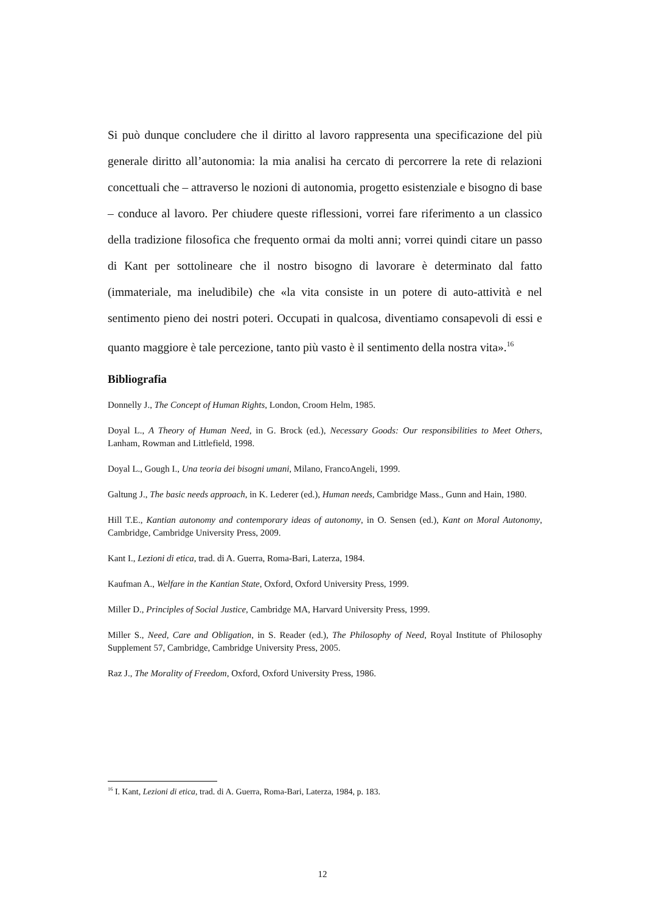Si può dunque concludere che il diritto al lavoro rappresenta una specificazione del più generale diritto all’autonomia: la mia analisi ha cercato di percorrere la rete di relazioni concettuali che – attraverso le nozioni di autonomia, progetto esistenziale e bisogno di base – conduce al lavoro. Per chiudere queste riflessioni, vorrei fare riferimento a un classico della tradizione filosofica che frequento ormai da molti anni; vorrei quindi citare un passo di Kant per sottolineare che il nostro bisogno di lavorare è determinato dal fatto (immateriale, ma ineludibile) che «la vita consiste in un potere di auto-attività e nel sentimento pieno dei nostri poteri. Occupati in qualcosa, diventiamo consapevoli di essi e quanto maggiore è tale percezione, tanto più vasto è il sentimento della nostra vita».<sup>16</sup>
Bibliografia
Donnelly J., The Concept of Human Rights, London, Croom Helm, 1985.
Doyal L., A Theory of Human Need, in G. Brock (ed.), Necessary Goods: Our responsibilities to Meet Others, Lanham, Rowman and Littlefield, 1998.
Doyal L., Gough I., Una teoria dei bisogni umani, Milano, FrancoAngeli, 1999.
Galtung J., The basic needs approach, in K. Lederer (ed.), Human needs, Cambridge Mass., Gunn and Hain, 1980.
Hill T.E., Kantian autonomy and contemporary ideas of autonomy, in O. Sensen (ed.), Kant on Moral Autonomy, Cambridge, Cambridge University Press, 2009.
Kant I., Lezioni di etica, trad. di A. Guerra, Roma-Bari, Laterza, 1984.
Kaufman A., Welfare in the Kantian State, Oxford, Oxford University Press, 1999.
Miller D., Principles of Social Justice, Cambridge MA, Harvard University Press, 1999.
Miller S., Need, Care and Obligation, in S. Reader (ed.), The Philosophy of Need, Royal Institute of Philosophy Supplement 57, Cambridge, Cambridge University Press, 2005.
Raz J., The Morality of Freedom, Oxford, Oxford University Press, 1986.
<sup>16</sup> I. Kant, Lezioni di etica, trad. di A. Guerra, Roma-Bari, Laterza, 1984, p. 183.
12